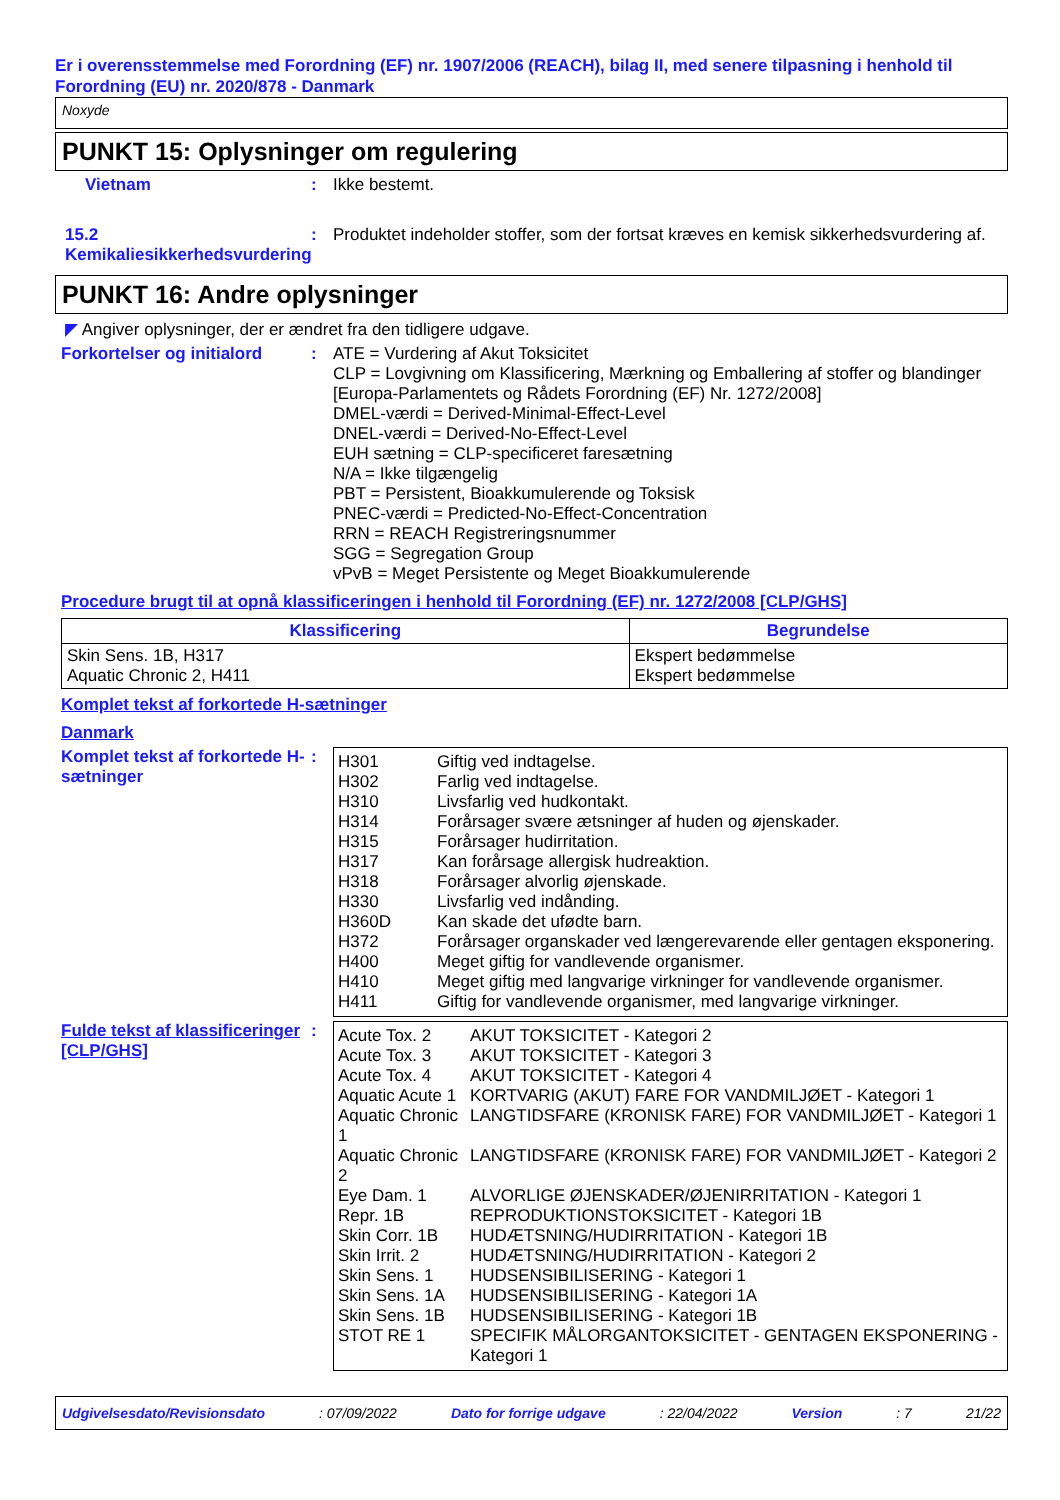Er i overensstemmelse med Forordning (EF) nr. 1907/2006 (REACH), bilag II, med senere tilpasning i henhold til Forordning (EU) nr. 2020/878 - Danmark
Noxyde
PUNKT 15: Oplysninger om regulering
Vietnam : Ikke bestemt.
15.2 Kemikaliesikkerhedsvurdering
: Produktet indeholder stoffer, som der fortsat kræves en kemisk sikkerhedsvurdering af.
PUNKT 16: Andre oplysninger
◤ Angiver oplysninger, der er ændret fra den tidligere udgave.
Forkortelser og initialord
: ATE = Vurdering af Akut Toksicitet
CLP = Lovgivning om Klassificering, Mærkning og Emballering af stoffer og blandinger [Europa-Parlamentets og Rådets Forordning (EF) Nr. 1272/2008]
DMEL-værdi = Derived-Minimal-Effect-Level
DNEL-værdi = Derived-No-Effect-Level
EUH sætning = CLP-specificeret faresætning
N/A = Ikke tilgængelig
PBT = Persistent, Bioakkumulerende og Toksisk
PNEC-værdi = Predicted-No-Effect-Concentration
RRN = REACH Registreringsnummer
SGG = Segregation Group
vPvB = Meget Persistente og Meget Bioakkumulerende
Procedure brugt til at opnå klassificeringen i henhold til Forordning (EF) nr. 1272/2008 [CLP/GHS]
| Klassificering | Begrundelse |
| --- | --- |
| Skin Sens. 1B, H317 Aquatic Chronic 2, H411 | Ekspert bedømmelse Ekspert bedømmelse |
Komplet tekst af forkortede H-sætninger
Danmark
Komplet tekst af forkortede H-sætninger
:
| H301 | Giftig ved indtagelse. |
| H302 | Farlig ved indtagelse. |
| H310 | Livsfarlig ved hudkontakt. |
| H314 | Forårsager svære ætsninger af huden og øjenskader. |
| H315 | Forårsager hudirritation. |
| H317 | Kan forårsage allergisk hudreaktion. |
| H318 | Forårsager alvorlig øjenskade. |
| H330 | Livsfarlig ved indånding. |
| H360D | Kan skade det ufødte barn. |
| H372 | Forårsager organskader ved længerevarende eller gentagen eksponering. |
| H400 | Meget giftig for vandlevende organismer. |
| H410 | Meget giftig med langvarige virkninger for vandlevende organismer. |
| H411 | Giftig for vandlevende organismer, med langvarige virkninger. |
Fulde tekst af klassificeringer [CLP/GHS]
:
| Acute Tox. 2 | AKUT TOKSICITET - Kategori 2 |
| Acute Tox. 3 | AKUT TOKSICITET - Kategori 3 |
| Acute Tox. 4 | AKUT TOKSICITET - Kategori 4 |
| Aquatic Acute 1 | KORTVARIG (AKUT) FARE FOR VANDMILJØET - Kategori 1 |
| Aquatic Chronic 1 | LANGTIDSFARE (KRONISK FARE) FOR VANDMILJØET - Kategori 1 |
| Aquatic Chronic 2 | LANGTIDSFARE (KRONISK FARE) FOR VANDMILJØET - Kategori 2 |
| Eye Dam. 1 | ALVORLIGE ØJENSKADER/ØJENIRRITATION - Kategori 1 |
| Repr. 1B | REPRODUKTIONSTOKSICITET - Kategori 1B |
| Skin Corr. 1B | HUDÆTSNING/HUDIRRITATION - Kategori 1B |
| Skin Irrit. 2 | HUDÆTSNING/HUDIRRITATION - Kategori 2 |
| Skin Sens. 1 | HUDSENSIBILISERING - Kategori 1 |
| Skin Sens. 1A | HUDSENSIBILISERING - Kategori 1A |
| Skin Sens. 1B | HUDSENSIBILISERING - Kategori 1B |
| STOT RE 1 | SPECIFIK MÅLORGANTOKSICITET - GENTAGEN EKSPONERING - Kategori 1 |
Udgivelsesdato/Revisionsdato : 07/09/2022 Dato for forrige udgave : 22/04/2022 Version : 7 21/22